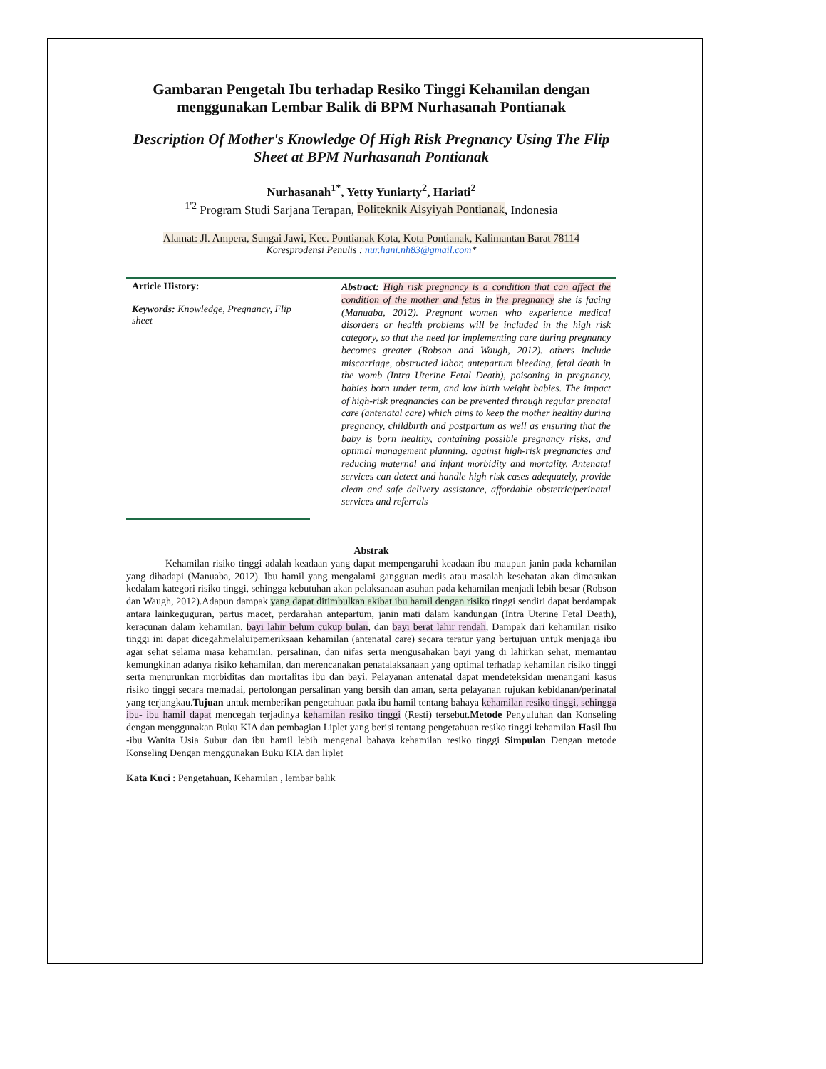Gambaran Pengetah Ibu terhadap Resiko Tinggi Kehamilan dengan menggunakan Lembar Balik di BPM Nurhasanah Pontianak
Description Of Mother's Knowledge Of High Risk Pregnancy Using The Flip Sheet at BPM Nurhasanah Pontianak
Nurhasanah<sup>1*</sup>, Yetty Yuniarty<sup>2</sup>, Hariati<sup>2</sup>
<sup>1'2</sup> Program Studi Sarjana Terapan, Politeknik Aisyiyah Pontianak, Indonesia
Alamat: Jl. Ampera, Sungai Jawi, Kec. Pontianak Kota, Kota Pontianak, Kalimantan Barat 78114
Koresprodensi Penulis : nur.hani.nh83@gmail.com*
Article History:
Keywords: Knowledge, Pregnancy, Flip sheet
Abstract: High risk pregnancy is a condition that can affect the condition of the mother and fetus in the pregnancy she is facing (Manuaba, 2012). Pregnant women who experience medical disorders or health problems will be included in the high risk category, so that the need for implementing care during pregnancy becomes greater (Robson and Waugh, 2012). others include miscarriage, obstructed labor, antepartum bleeding, fetal death in the womb (Intra Uterine Fetal Death), poisoning in pregnancy, babies born under term, and low birth weight babies. The impact of high-risk pregnancies can be prevented through regular prenatal care (antenatal care) which aims to keep the mother healthy during pregnancy, childbirth and postpartum as well as ensuring that the baby is born healthy, containing possible pregnancy risks, and optimal management planning. against high-risk pregnancies and reducing maternal and infant morbidity and mortality. Antenatal services can detect and handle high risk cases adequately, provide clean and safe delivery assistance, affordable obstetric/perinatal services and referrals
Abstrak
Kehamilan risiko tinggi adalah keadaan yang dapat mempengaruhi keadaan ibu maupun janin pada kehamilan yang dihadapi (Manuaba, 2012). Ibu hamil yang mengalami gangguan medis atau masalah kesehatan akan dimasukan kedalam kategori risiko tinggi, sehingga kebutuhan akan pelaksanaan asuhan pada kehamilan menjadi lebih besar (Robson dan Waugh, 2012).Adapun dampak yang dapat ditimbulkan akibat ibu hamil dengan risiko tinggi sendiri dapat berdampak antara lainkeguguran, partus macet, perdarahan antepartum, janin mati dalam kandungan (Intra Uterine Fetal Death), keracunan dalam kehamilan, bayi lahir belum cukup bulan, dan bayi berat lahir rendah, Dampak dari kehamilan risiko tinggi ini dapat dicegahmelaluipemeriksaan kehamilan (antenatal care) secara teratur yang bertujuan untuk menjaga ibu agar sehat selama masa kehamilan, persalinan, dan nifas serta mengusahakan bayi yang di lahirkan sehat, memantau kemungkinan adanya risiko kehamilan, dan merencanakan penatalaksanaan yang optimal terhadap kehamilan risiko tinggi serta menurunkan morbiditas dan mortalitas ibu dan bayi. Pelayanan antenatal dapat mendeteksidan menangani kasus risiko tinggi secara memadai, pertolongan persalinan yang bersih dan aman, serta pelayanan rujukan kebidanan/perinatal yang terjangkau.Tujuan untuk memberikan pengetahuan pada ibu hamil tentang bahaya kehamilan resiko tinggi, sehingga ibu- ibu hamil dapat mencegah terjadinya kehamilan resiko tinggi (Resti) tersebut.Metode Penyuluhan dan Konseling dengan menggunakan Buku KIA dan pembagian Liplet yang berisi tentang pengetahuan resiko tinggi kehamilan Hasil Ibu -ibu Wanita Usia Subur dan ibu hamil lebih mengenal bahaya kehamilan resiko tinggi Simpulan Dengan metode Konseling Dengan menggunakan Buku KIA dan liplet
Kata Kuci : Pengetahuan, Kehamilan , lembar balik